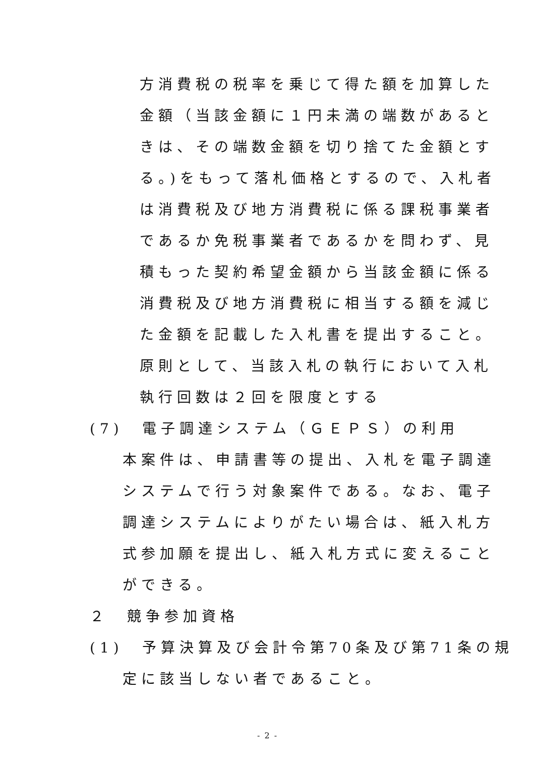方消費税の税率を乗じて得た額を加算した
金額（当該金額に１円未満の端数があると
きは、その端数金額を切り捨てた金額とす
る。)をもって落札価格とするので、入札者
は消費税及び地方消費税に係る課税事業者
であるか免税事業者であるかを問わず、見
積もった契約希望金額から当該金額に係る
消費税及び地方消費税に相当する額を減じ
た金額を記載した入札書を提出すること。
原則として、当該入札の執行において入札
執行回数は２回を限度とする
(7)　電子調達システム（ＧＥＰＳ）の利用
本案件は、申請書等の提出、入札を電子調達
システムで行う対象案件である。なお、電子
調達システムによりがたい場合は、紙入札方
式参加願を提出し、紙入札方式に変えること
ができる。
２　競争参加資格
(1)　予算決算及び会計令第70条及び第71条の規
定に該当しない者であること。
- 2 -